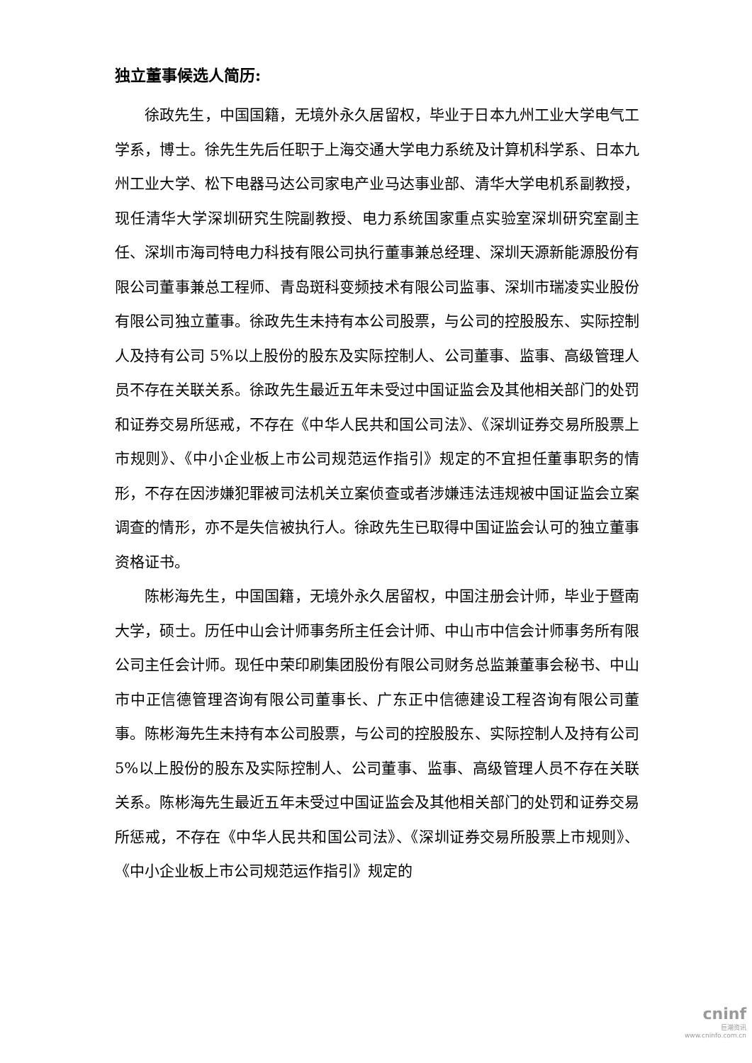独立董事候选人简历:
徐政先生，中国国籍，无境外永久居留权，毕业于日本九州工业大学电气工学系，博士。徐先生先后任职于上海交通大学电力系统及计算机科学系、日本九州工业大学、松下电器马达公司家电产业马达事业部、清华大学电机系副教授，现任清华大学深圳研究生院副教授、电力系统国家重点实验室深圳研究室副主任、深圳市海司特电力科技有限公司执行董事兼总经理、深圳天源新能源股份有限公司董事兼总工程师、青岛斑科变频技术有限公司监事、深圳市瑞凌实业股份有限公司独立董事。徐政先生未持有本公司股票，与公司的控股股东、实际控制人及持有公司 5%以上股份的股东及实际控制人、公司董事、监事、高级管理人员不存在关联关系。徐政先生最近五年未受过中国证监会及其他相关部门的处罚和证券交易所惩戒，不存在《中华人民共和国公司法》、《深圳证券交易所股票上市规则》、《中小企业板上市公司规范运作指引》规定的不宜担任董事职务的情形，不存在因涉嫌犯罪被司法机关立案侦查或者涉嫌违法违规被中国证监会立案调查的情形，亦不是失信被执行人。徐政先生已取得中国证监会认可的独立董事资格证书。
陈彬海先生，中国国籍，无境外永久居留权，中国注册会计师，毕业于暨南大学，硕士。历任中山会计师事务所主任会计师、中山市中信会计师事务所有限公司主任会计师。现任中荣印刷集团股份有限公司财务总监兼董事会秘书、中山市中正信德管理咨询有限公司董事长、广东正中信德建设工程咨询有限公司董事。陈彬海先生未持有本公司股票，与公司的控股股东、实际控制人及持有公司 5%以上股份的股东及实际控制人、公司董事、监事、高级管理人员不存在关联关系。陈彬海先生最近五年未受过中国证监会及其他相关部门的处罚和证券交易所惩戒，不存在《中华人民共和国公司法》、《深圳证券交易所股票上市规则》、《中小企业板上市公司规范运作指引》规定的
cninf
巨潮资讯
www.cninfo.com.cn